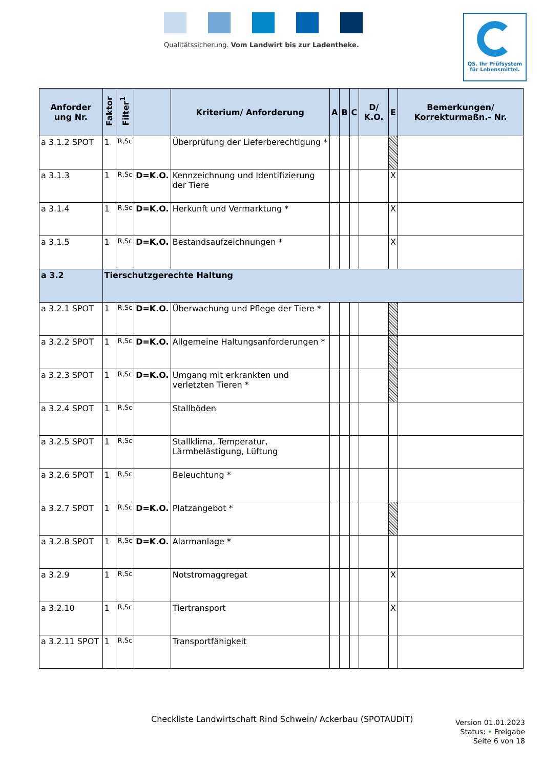Qualitätssicherung. Vom Landwirt bis zur Ladentheke.
QS. Ihr Prüfsystem
für Lebensmittel.
| Anforder ung Nr. | Faktor | Filter<sup>1</sup> | | Kriterium/ Anforderung | A | B | C | D/ K.O. | E | Bemerkungen/ Korrekturmaßn.- Nr. |
| --- | --- | --- | --- | --- | --- | --- | --- | --- | --- | --- |
| a 3.1.2 SPOT | 1 | R,Sc | | Überprüfung der Lieferberechtigung * | | | | | | |
| a 3.1.3 | 1 | R,Sc | D=K.O. | Kennzeichnung und Identifizierung der Tiere | | | | | X | |
| a 3.1.4 | 1 | R,Sc | D=K.O. | Herkunft und Vermarktung * | | | | | X | |
| a 3.1.5 | 1 | R,Sc | D=K.O. | Bestandsaufzeichnungen * | | | | | X | |
| a 3.2 | Tierschutzgerechte Haltung | | | | | | | | | |
| a 3.2.1 SPOT | 1 | R,Sc | D=K.O. | Überwachung und Pflege der Tiere * | | | | | | |
| a 3.2.2 SPOT | 1 | R,Sc | D=K.O. | Allgemeine Haltungsanforderungen * | | | | | | |
| a 3.2.3 SPOT | 1 | R,Sc | D=K.O. | Umgang mit erkrankten und verletzten Tieren * | | | | | | |
| a 3.2.4 SPOT | 1 | R,Sc | | Stallböden | | | | | | |
| a 3.2.5 SPOT | 1 | R,Sc | | Stallklima, Temperatur, Lärmbelästigung, Lüftung | | | | | | |
| a 3.2.6 SPOT | 1 | R,Sc | | Beleuchtung * | | | | | | |
| a 3.2.7 SPOT | 1 | R,Sc | D=K.O. | Platzangebot * | | | | | | |
| a 3.2.8 SPOT | 1 | R,Sc | D=K.O. | Alarmanlage * | | | | | | |
| a 3.2.9 | 1 | R,Sc | | Notstromaggregat | | | | | X | |
| a 3.2.10 | 1 | R,Sc | | Tiertransport | | | | | X | |
| a 3.2.11 SPOT | 1 | R,Sc | | Transportfähigkeit | | | | | | |
Checkliste Landwirtschaft Rind Schwein/ Ackerbau (SPOTAUDIT)
Version 01.01.2023
Status: • Freigabe
Seite 6 von 18